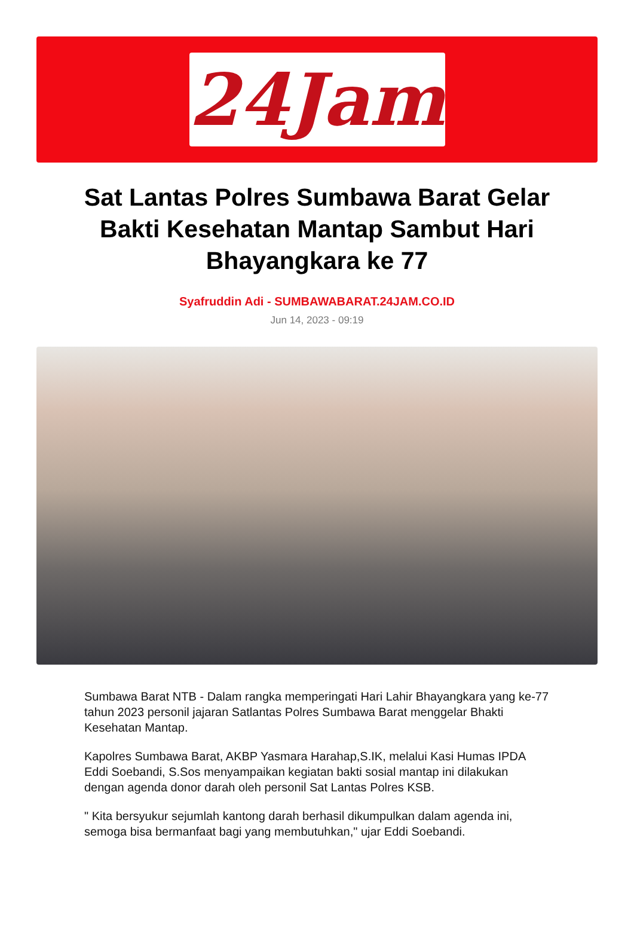24Jam
Sat Lantas Polres Sumbawa Barat Gelar Bakti Kesehatan Mantap Sambut Hari Bhayangkara ke 77
Syafruddin Adi - SUMBAWABARAT.24JAM.CO.ID
Jun 14, 2023 - 09:19
Sumbawa Barat NTB - Dalam rangka memperingati Hari Lahir Bhayangkara yang ke-77 tahun 2023 personil jajaran Satlantas Polres Sumbawa Barat menggelar Bhakti Kesehatan Mantap.
Kapolres Sumbawa Barat, AKBP Yasmara Harahap,S.IK, melalui Kasi Humas IPDA Eddi Soebandi, S.Sos menyampaikan kegiatan bakti sosial mantap ini dilakukan dengan agenda donor darah oleh personil Sat Lantas Polres KSB.
" Kita bersyukur sejumlah kantong darah berhasil dikumpulkan dalam agenda ini, semoga bisa bermanfaat bagi yang membutuhkan," ujar Eddi Soebandi.